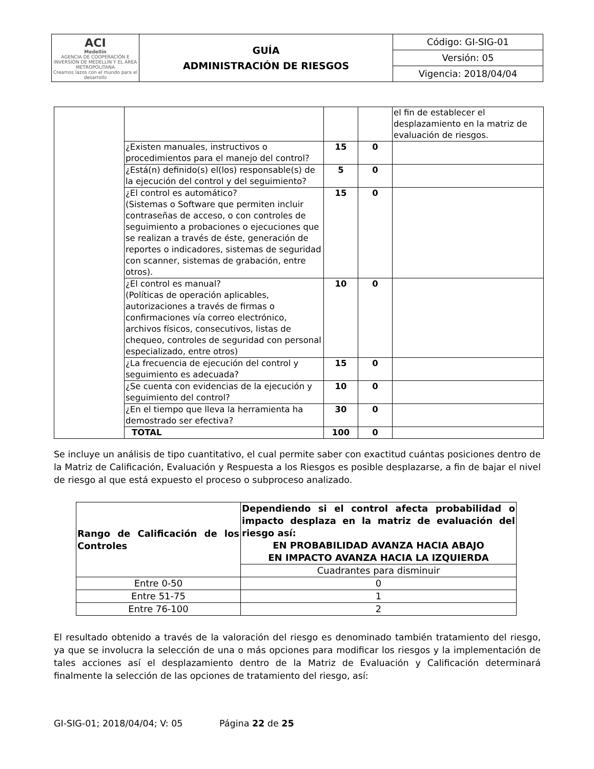| ACI Medellín AGENCIA DE COOPERACIÓN E INVERSIÓN DE MEDELLÍN Y EL ÁREA METROPOLITANA Creamos lazos con el mundo para el desarrollo | GUÍA ADMINISTRACIÓN DE RIESGOS | Código: GI-SIG-01 |
| | | Versión: 05 |
| | | Vigencia: 2018/04/04 |
| | | | | el fin de establecer el desplazamiento en la matriz de evaluación de riesgos. |
| | ¿Existen manuales, instructivos o procedimientos para el manejo del control? | 15 | 0 | |
| | ¿Está(n) definido(s) el(los) responsable(s) de la ejecución del control y del seguimiento? | 5 | 0 | |
| | ¿El control es automático? (Sistemas o Software que permiten incluir contraseñas de acceso, o con controles de seguimiento a probaciones o ejecuciones que se realizan a través de éste, generación de reportes o indicadores, sistemas de seguridad con scanner, sistemas de grabación, entre otros). | 15 | 0 | |
| | ¿El control es manual? (Políticas de operación aplicables, autorizaciones a través de firmas o confirmaciones vía correo electrónico, archivos físicos, consecutivos, listas de chequeo, controles de seguridad con personal especializado, entre otros) | 10 | 0 | |
| | ¿La frecuencia de ejecución del control y seguimiento es adecuada? | 15 | 0 | |
| | ¿Se cuenta con evidencias de la ejecución y seguimiento del control? | 10 | 0 | |
| | ¿En el tiempo que lleva la herramienta ha demostrado ser efectiva? | 30 | 0 | |
| | TOTAL | 100 | 0 | |
Se incluye un análisis de tipo cuantitativo, el cual permite saber con exactitud cuántas posiciones dentro de la Matriz de Calificación, Evaluación y Respuesta a los Riesgos es posible desplazarse, a fin de bajar el nivel de riesgo al que está expuesto el proceso o subproceso analizado.
| Rango de Calificación de los Controles | Dependiendo si el control afecta probabilidad o impacto desplaza en la matriz de evaluación del riesgo así: EN PROBABILIDAD AVANZA HACIA ABAJO EN IMPACTO AVANZA HACIA LA IZQUIERDA |
| | Cuadrantes para disminuir |
| Entre 0-50 | 0 |
| Entre 51-75 | 1 |
| Entre 76-100 | 2 |
El resultado obtenido a través de la valoración del riesgo es denominado también tratamiento del riesgo, ya que se involucra la selección de una o más opciones para modificar los riesgos y la implementación de tales acciones así el desplazamiento dentro de la Matriz de Evaluación y Calificación determinará finalmente la selección de las opciones de tratamiento del riesgo, así:
GI-SIG-01; 2018/04/04; V: 05 Página 22 de 25